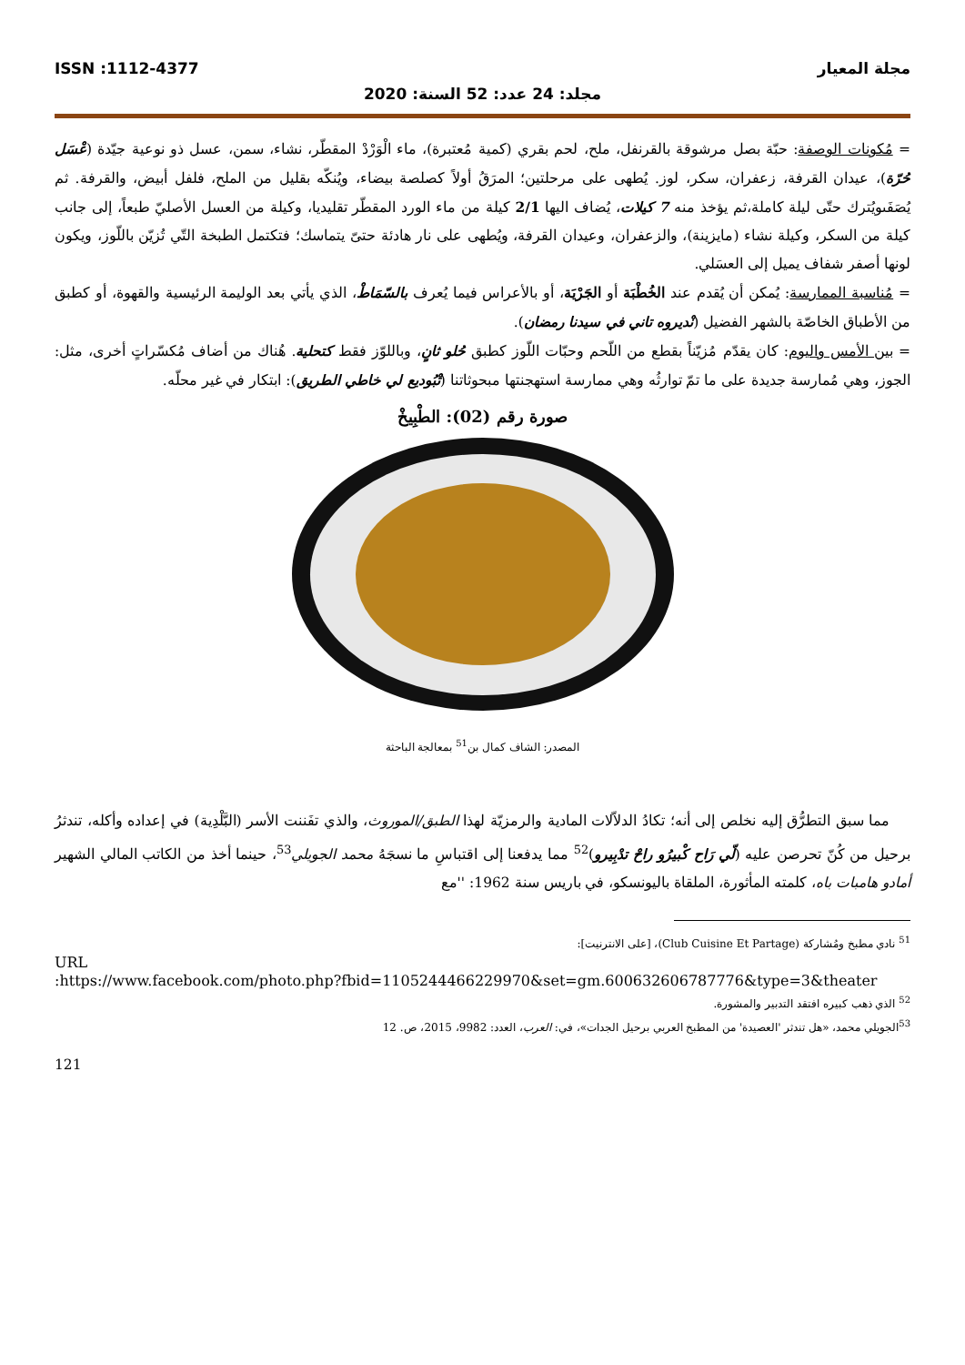مجلة المعيار ISSN :1112-4377
مجلد: 24 عدد: 52 السنة: 2020
= مُكونات الوصفة: حبّة بصل مرشوقة بالقرنفل، ملح، لحم بقري (كمية مُعتبرة)، ماء الْوَرْدْ المقطّر، نشاء، سمن، عسل ذو نوعية جيّدة (عْسَل حُرّة)، عيدان القرفة، زعفران، سكر، لوز. يُطهى على مرحلتين؛ المرَقُ أولاً كصلصة بيضاء، ويُنكّه بقليل من الملح، فلفل أبيض، والقرفة. ثم يُصَفَىويُترك حتّى ليلة كاملة،ثم يؤخذ منه 7 كيلات، يُضاف اليها 2/1 كيلة من ماء الورد المقطّر تقليديا، وكيلة من العسل الأصليّ طبعاً، إلى جانب كيلة من السكر، وكيلة نشاء (مايزينة)، والزعفران، وعيدان القرفة، ويُطهى على نار هادئة حتىّ يتماسك؛ فتكتمل الطبخة التّي تُزيّن باللّوز، ويكون لونها أصفر شفاف يميل إلى العسَلي.
= مُناسبة الممارسة: يُمكن أن يُقدم عند الخُطْبَة أو الجَرْيَة، أو بالأعراس فيما يُعرف بالسّمَاطْ، الذي يأتي بعد الوليمة الرئيسية والقهوة، أو كطبق من الأطباق الخاصّة بالشهر الفضيل (نْديروه تاني في سيدنا رمضان).
= بين الأمس واليوم: كان يقدّم مُزيّناً بقطع من اللّحم وحبّات اللّوز كطبق حُلو ثانٍ، وباللوّز فقط كتحلية. هُناك من أضاف مُكسّراتٍ أخرى، مثل: الجوز، وهي مُمارسة جديدة على ما تمّ توارثُه وهي ممارسة استهجنتها مبحوثاتنا (تْبُوديع لي خاطي الطريق): ابتكار في غير محلّه.
صورة رقم (02): الطْبِيخْ
المصدر: الشاف كمال بن<sup>51</sup> بمعالجة الباحثة
مما سبق التطرُّق إليه نخلص إلى أنه؛ تكادُ الدلاّلات المادية والرمزيّة لهذا الطبق/الموروث، والذي تفَننت الأسر (البَّلْدِية) في إعداده وأكله، تندثرُ برحيل من كُنّ تحرصن عليه (لّي رَاح كْبيرُو راحْ تدْبِيرو)<sup>52</sup> مما يدفعنا إلى اقتباسِ ما نسجَهُ محمد الجويلي<sup>53</sup>، حينما أخذ من الكاتب المالي الشهير أمادو هامبات باه، كلمته المأثورة، الملقاة باليونسكو، في باريس سنة 1962: ''مع
<sup>51</sup> نادي مطبخ ومُشاركة (Club Cuisine Et Partage)، [على الانترنيت]:
URL
:https://www.facebook.com/photo.php?fbid=1105244466229970&set=gm.600632606787776&type=3&theater
<sup>52</sup> الذي ذهب كبيره افتقد التدبير والمشورة.
<sup>53</sup> الجويلي محمد، «هل تندثر 'العصيدة' من المطبخ العربي برحيل الجدات»، في: العرب، العدد: 9982، 2015، ص. 12
121